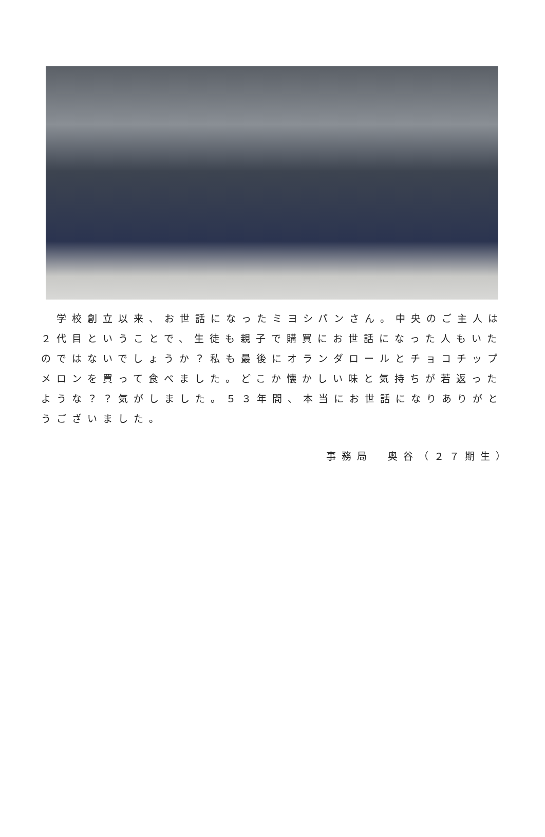学校創立以来、お世話になったミヨシパンさん。中央のご主人は２代目ということで、生徒も親子で購買にお世話になった人もいたのではないでしょうか？私も最後にオランダロールとチョコチップメロンを買って食べました。どこか懐かしい味と気持ちが若返ったような？？気がしました。５３年間、本当にお世話になりありがとうございました。
事務局　奥谷（２７期生）